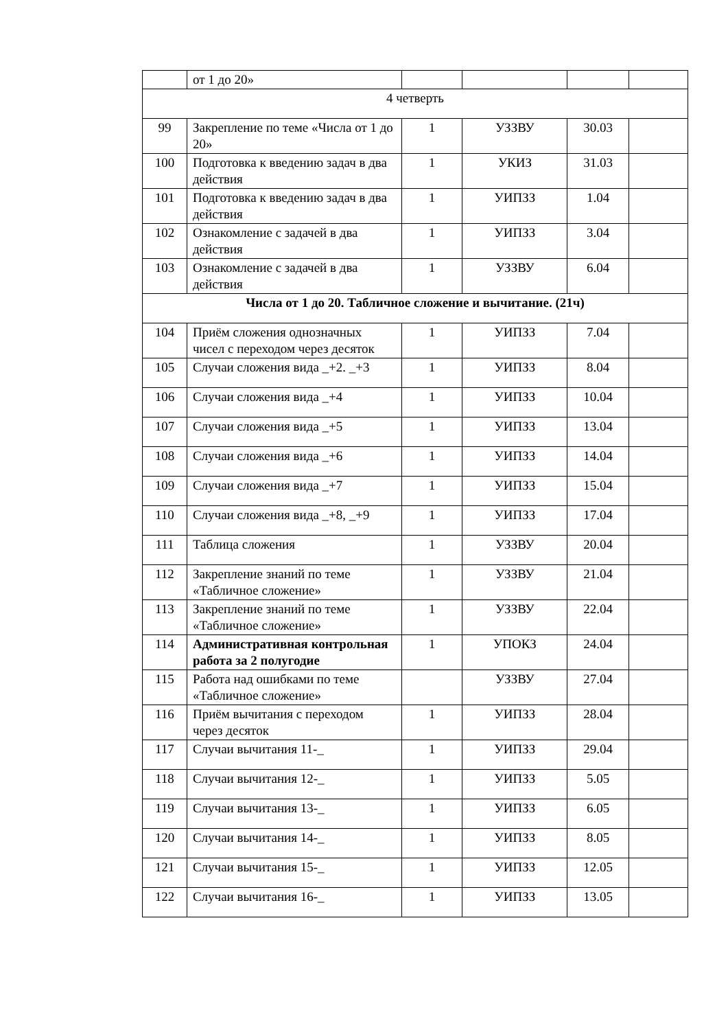| | от 1 до 20» | | | | |
| 4 четверть | | | | | |
| 99 | Закрепление по теме «Числа от 1 до 20» | 1 | УЗЗВУ | 30.03 | |
| 100 | Подготовка к введению задач в два действия | 1 | УКИЗ | 31.03 | |
| 101 | Подготовка к введению задач в два действия | 1 | УИПЗЗ | 1.04 | |
| 102 | Ознакомление с задачей в два действия | 1 | УИПЗЗ | 3.04 | |
| 103 | Ознакомление с задачей в два действия | 1 | УЗЗВУ | 6.04 | |
| Числа от 1 до 20. Табличное сложение и вычитание. (21ч) | | | | | |
| 104 | Приём сложения однозначных чисел с переходом через десяток | 1 | УИПЗЗ | 7.04 | |
| 105 | Случаи сложения вида _+2. _+3 | 1 | УИПЗЗ | 8.04 | |
| 106 | Случаи сложения вида _+4 | 1 | УИПЗЗ | 10.04 | |
| 107 | Случаи сложения вида _+5 | 1 | УИПЗЗ | 13.04 | |
| 108 | Случаи сложения вида _+6 | 1 | УИПЗЗ | 14.04 | |
| 109 | Случаи сложения вида _+7 | 1 | УИПЗЗ | 15.04 | |
| 110 | Случаи сложения вида _+8, _+9 | 1 | УИПЗЗ | 17.04 | |
| 111 | Таблица сложения | 1 | УЗЗВУ | 20.04 | |
| 112 | Закрепление знаний по теме «Табличное сложение» | 1 | УЗЗВУ | 21.04 | |
| 113 | Закрепление знаний по теме «Табличное сложение» | 1 | УЗЗВУ | 22.04 | |
| 114 | Административная контрольная работа за 2 полугодие | 1 | УПОКЗ | 24.04 | |
| 115 | Работа над ошибками по теме «Табличное сложение» | | УЗЗВУ | 27.04 | |
| 116 | Приём вычитания с переходом через десяток | 1 | УИПЗЗ | 28.04 | |
| 117 | Случаи вычитания 11-_ | 1 | УИПЗЗ | 29.04 | |
| 118 | Случаи вычитания 12-_ | 1 | УИПЗЗ | 5.05 | |
| 119 | Случаи вычитания 13-_ | 1 | УИПЗЗ | 6.05 | |
| 120 | Случаи вычитания 14-_ | 1 | УИПЗЗ | 8.05 | |
| 121 | Случаи вычитания 15-_ | 1 | УИПЗЗ | 12.05 | |
| 122 | Случаи вычитания 16-_ | 1 | УИПЗЗ | 13.05 | |